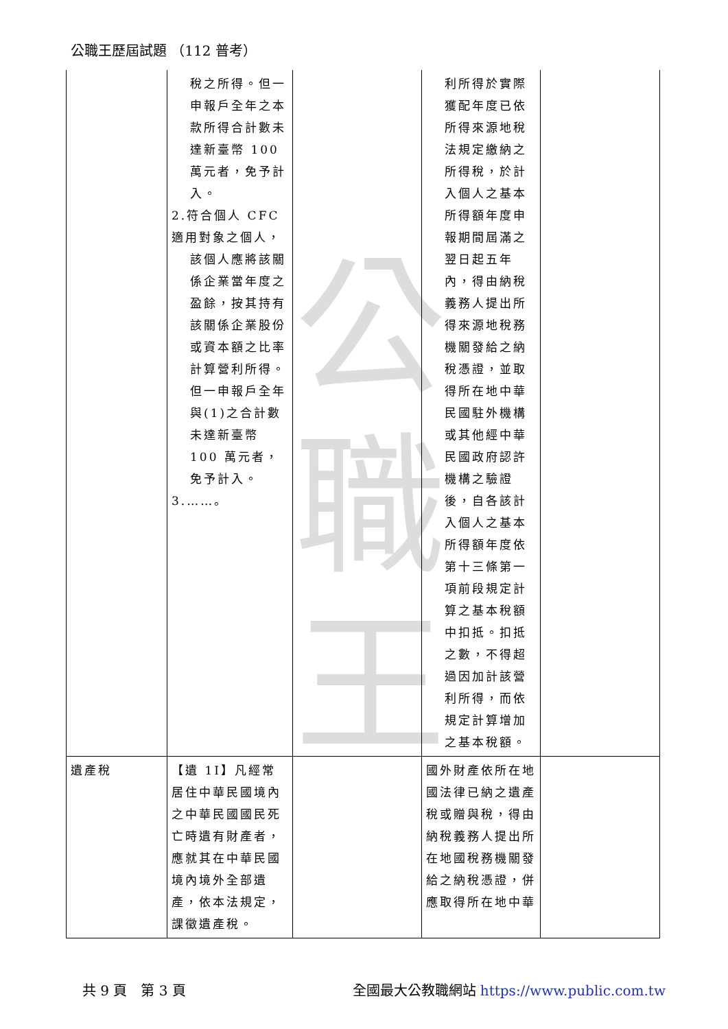公
職
王
公職王歷屆試題 （112 普考）
| | 稅之所得。但一申報戶全年之本款所得合計數未達新臺幣 100 萬元者，免予計入。 2.符合個人 CFC 適用對象之個人， 該個人應將該關係企業當年度之盈餘，按其持有該關係企業股份或資本額之比率計算營利所得。但一申報戶全年與(1)之合計數未達新臺幣 100 萬元者，免予計入。 3.……。 | | 利所得於實際獲配年度已依所得來源地稅法規定繳納之所得稅，於計入個人之基本所得額年度申報期間屆滿之翌日起五年內，得由納稅義務人提出所得來源地稅務機關發給之納稅憑證，並取得所在地中華民國駐外機構或其他經中華民國政府認許機構之驗證後，自各該計入個人之基本所得額年度依第十三條第一項前段規定計算之基本稅額中扣抵。扣抵之數，不得超過因加計該營利所得，而依規定計算增加之基本稅額。 | |
| 遺產稅 | 【遺 1Ⅰ】凡經常居住中華民國境內之中華民國國民死亡時遺有財產者，應就其在中華民國境內境外全部遺產，依本法規定，課徵遺產稅。 | | 國外財產依所在地國法律已納之遺產稅或贈與稅，得由納稅義務人提出所在地國稅務機關發給之納稅憑證，併應取得所在地中華 | |
共 9 頁　第 3 頁 全國最大公教職網站 https://www.public.com.tw